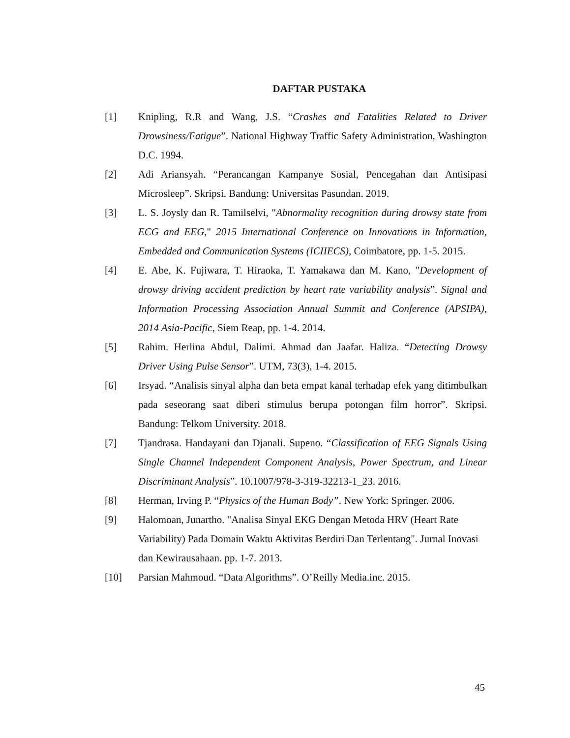DAFTAR PUSTAKA
[1] Knipling, R.R and Wang, J.S. “Crashes and Fatalities Related to Driver Drowsiness/Fatigue”. National Highway Traffic Safety Administration, Washington D.C. 1994.
[2] Adi Ariansyah. “Perancangan Kampanye Sosial, Pencegahan dan Antisipasi Microsleep”. Skripsi. Bandung: Universitas Pasundan. 2019.
[3] L. S. Joysly dan R. Tamilselvi, "Abnormality recognition during drowsy state from ECG and EEG," 2015 International Conference on Innovations in Information, Embedded and Communication Systems (ICIIECS), Coimbatore, pp. 1-5. 2015.
[4] E. Abe, K. Fujiwara, T. Hiraoka, T. Yamakawa dan M. Kano, "Development of drowsy driving accident prediction by heart rate variability analysis”. Signal and Information Processing Association Annual Summit and Conference (APSIPA), 2014 Asia-Pacific, Siem Reap, pp. 1-4. 2014.
[5] Rahim. Herlina Abdul, Dalimi. Ahmad dan Jaafar. Haliza. “Detecting Drowsy Driver Using Pulse Sensor”. UTM, 73(3), 1-4. 2015.
[6] Irsyad. “Analisis sinyal alpha dan beta empat kanal terhadap efek yang ditimbulkan pada seseorang saat diberi stimulus berupa potongan film horror”. Skripsi. Bandung: Telkom University. 2018.
[7] Tjandrasa. Handayani dan Djanali. Supeno. “Classification of EEG Signals Using Single Channel Independent Component Analysis, Power Spectrum, and Linear Discriminant Analysis”. 10.1007/978-3-319-32213-1_23. 2016.
[8] Herman, Irving P. “Physics of the Human Body”. New York: Springer. 2006.
[9] Halomoan, Junartho. "Analisa Sinyal EKG Dengan Metoda HRV (Heart Rate Variability) Pada Domain Waktu Aktivitas Berdiri Dan Terlentang". Jurnal Inovasi dan Kewirausahaan. pp. 1-7. 2013.
[10] Parsian Mahmoud. “Data Algorithms”. O’Reilly Media.inc. 2015.
45